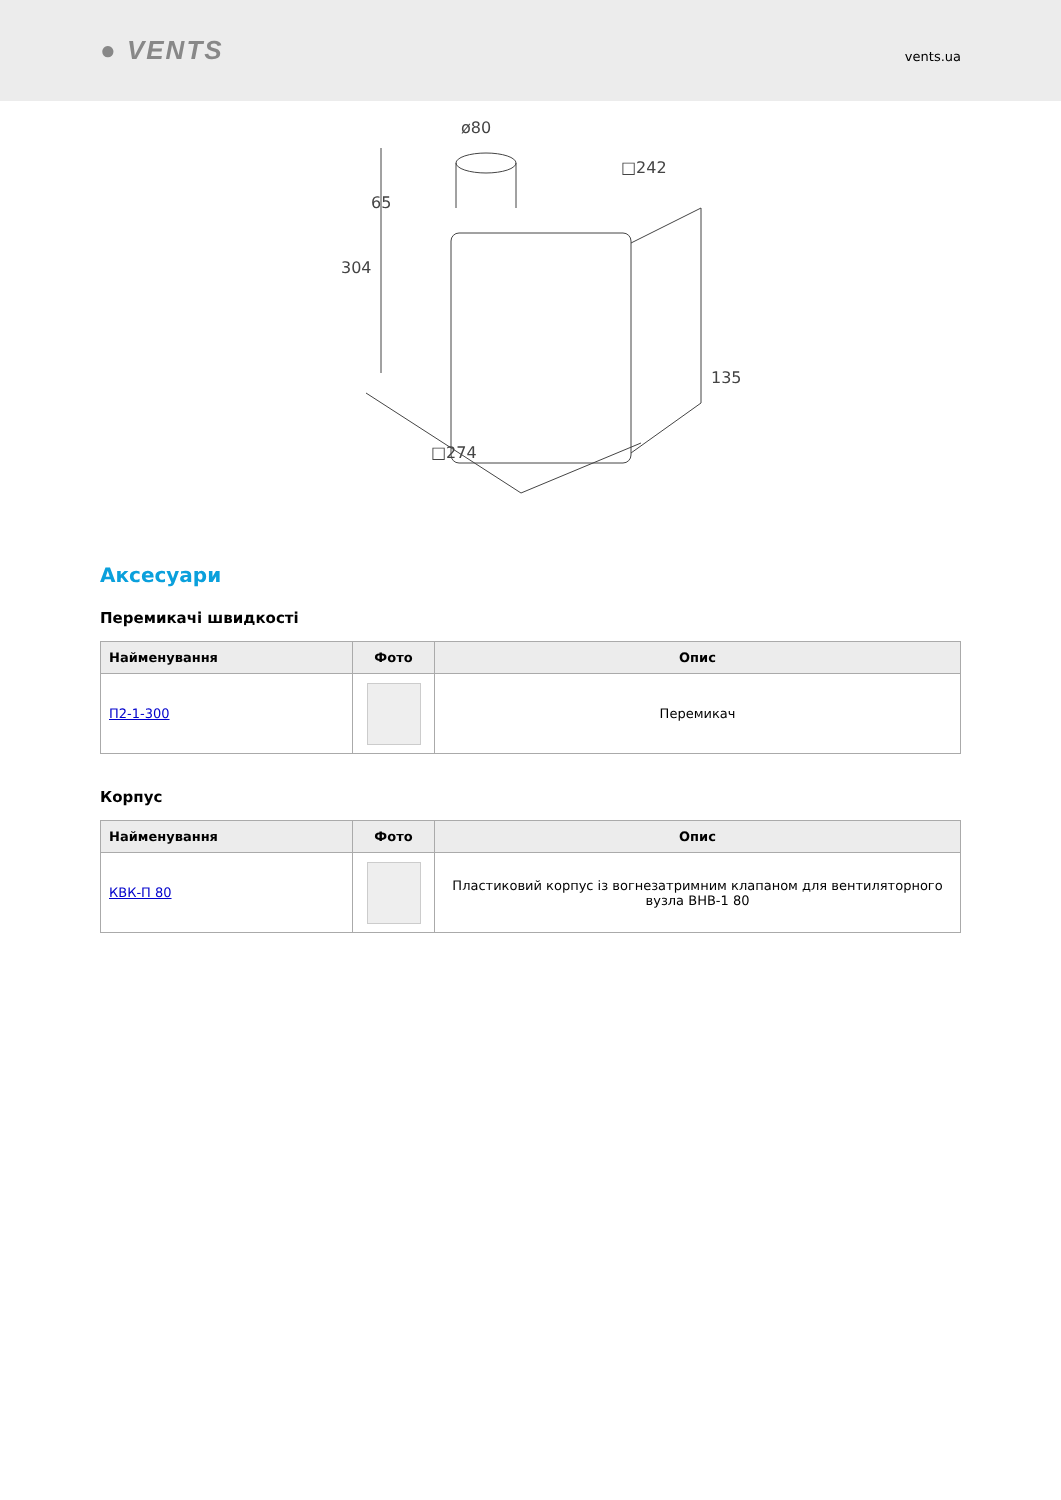● VENTS
vents.ua
ø80
65
304
□242
135
□274
Аксесуари
Перемикачі швидкості
| Найменування | Фото | Опис |
| --- | --- | --- |
| П2-1-300 | | Перемикач |
Корпус
| Найменування | Фото | Опис |
| --- | --- | --- |
| КВК-П 80 | | Пластиковий корпус із вогнезатримним клапаном для вентиляторного вузла ВНВ-1 80 |